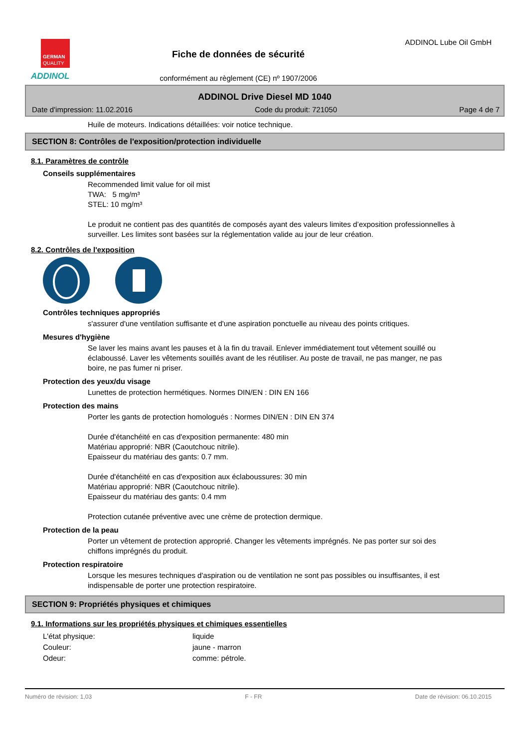GERMAN
QUALITY
ADDINOL
Fiche de données de sécurité
conformément au règlement (CE) nº 1907/2006
ADDINOL Lube Oil GmbH
ADDINOL Drive Diesel MD 1040
Date d'impression: 11.02.2016 Code du produit: 721050 Page 4 de 7
Huile de moteurs. Indications détaillées: voir notice technique.
SECTION 8: Contrôles de l'exposition/protection individuelle
8.1. Paramètres de contrôle
Conseils supplémentaires
Recommended limit value for oil mist
TWA: 5 mg/m³
STEL: 10 mg/m³
Le produit ne contient pas des quantités de composés ayant des valeurs limites d’exposition professionnelles à surveiller. Les limites sont basées sur la réglementation valide au jour de leur création.
8.2. Contrôles de l'exposition
Contrôles techniques appropriés
s'assurer d'une ventilation suffisante et d'une aspiration ponctuelle au niveau des points critiques.
Mesures d'hygiène
Se laver les mains avant les pauses et à la fin du travail. Enlever immédiatement tout vêtement souillé ou éclaboussé. Laver les vêtements souillés avant de les réutiliser. Au poste de travail, ne pas manger, ne pas boire, ne pas fumer ni priser.
Protection des yeux/du visage
Lunettes de protection hermétiques. Normes DIN/EN : DIN EN 166
Protection des mains
Porter les gants de protection homologués : Normes DIN/EN : DIN EN 374
Durée d'étanchéité en cas d'exposition permanente: 480 min
Matériau approprié: NBR (Caoutchouc nitrile).
Epaisseur du matériau des gants: 0.7 mm.
Durée d'étanchéité en cas d'exposition aux éclaboussures: 30 min
Matériau approprié: NBR (Caoutchouc nitrile).
Epaisseur du matériau des gants: 0.4 mm
Protection cutanée préventive avec une crème de protection dermique.
Protection de la peau
Porter un vêtement de protection approprié. Changer les vêtements imprégnés. Ne pas porter sur soi des chiffons imprégnés du produit.
Protection respiratoire
Lorsque les mesures techniques d'aspiration ou de ventilation ne sont pas possibles ou insuffisantes, il est indispensable de porter une protection respiratoire.
SECTION 9: Propriétés physiques et chimiques
9.1. Informations sur les propriétés physiques et chimiques essentielles
L'état physique: liquide
Couleur: jaune - marron
Odeur: comme: pétrole.
Numéro de révision: 1,03 F - FR Date de révision: 06.10.2015